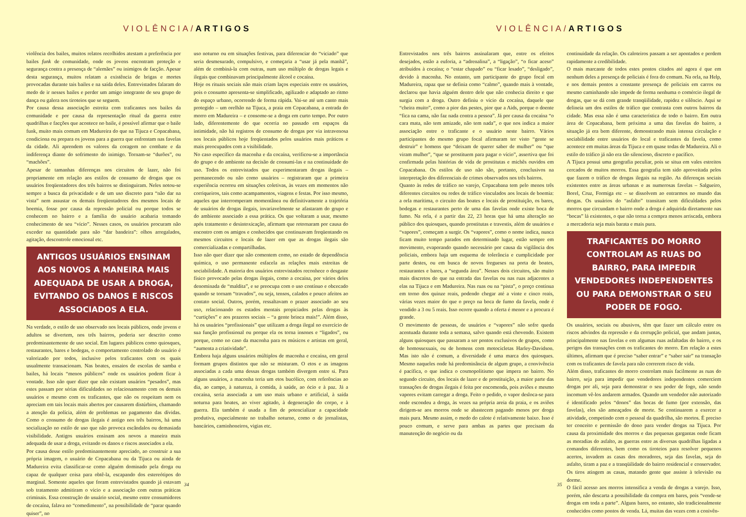VIOLÊNCIA/ARTIGOS
violência dos bailes, muitos relatos recolhidos atestam a preferência por bailes funk de comunidade, onde os jovens encontram proteção e segurança contra a presença de “alemães” ou inimigos de facção. Apesar desta segurança, muitos relatam a existência de brigas e mortes provocadas durante tais bailes e na saída deles. Entrevistados falaram do medo de ir nesses bailes e perder um amigo integrante de seu grupo de dança ou galera nos tiroteios que se seguem.
Por causa dessa associação estreita com traficantes nos bailes da comunidade e por causa da representação ritual da guerra entre quadrilhas e facções que acontece no baile, é possível afirmar que o baile funk, muito mais comum em Madureira do que na Tijuca e Copacabana, condiciona ou prepara os jovens para a guerra que enfrentam nas favelas da cidade. Ali aprendem os valores da coragem no combate e da indiferença diante do sofrimento do inimigo. Tornam-se “durões”, ou “machões”.
Apesar de tamanhas diferenças nos circuitos de lazer, não foi propriamente em relação aos estilos de consumo de drogas que os usuários freqüentadores dos três bairros se distinguiram. Neles notou-se sempre a busca da privacidade e de um uso discreto para “não dar na vista” nem assustar os demais freqüentadores dos mesmos locais de boemia, fosse por causa da repressão policial ou porque todos se conhecem no bairro e a família do usuário acabaria tomando conhecimento de seu “vício”. Nesses casos, os usuários procuram não exceder na quantidade para não “dar bandeira”: olhos arregalados, agitação, descontrole emocional etc.
ANTIGOS USUÁRIOS ENSINAM AOS NOVOS A MANEIRA MAIS ADEQUADA DE USAR A DROGA, EVITANDO OS DANOS E RISCOS ASSOCIADOS A ELA.
Na verdade, o estilo de uso observado nos locais públicos, onde jovens e adultos se divertem, nos três bairros, poderia ser descrito como predominantemente de uso social. Em lugares públicos como quiosques, restaurantes, bares e bodegas, o comportamento controlado do usuário é valorizado por todos, inclusive pelos traficantes com os quais usualmente transacionam. Nas boates, ensaios de escolas de samba e bailes, há locais “menos públicos” onde os usuários podem ficar à vontade. Isso não quer dizer que não existam usuários “pesados”, mas estes passam por sérias dificuldades no relacionamento com os demais usuários e mesmo com os traficantes, que não os respeitam nem os apreciam em tais locais mais abertos por causarem distúrbios, chamando a atenção da polícia, além de problemas no pagamento das dívidas. Como o consumo de drogas ilegais é antigo nos três bairros, há uma socialização no estilo de uso que não provoca escândalos ou demasiada visibilidade. Antigos usuários ensinam aos novos a maneira mais adequada de usar a droga, evitando os danos e riscos associados a ela.
Por causa desse estilo predominantemente apreciado, ao construir a sua própria imagem, o usuário de Copacabana ou da Tijuca ou ainda de Madureira evita classificar-se como alguém dominado pela droga ou capaz de qualquer coisa para obtê-la, escapando dos estereótipos do marginal. Somente aqueles que foram entrevistados quando já estavam sob tratamento admitiram o vício e a associação com outras práticas criminais. Essa construção do usuário social, mesmo entre consumidores de cocaína, falava no “comedimento”, na possibilidade de “parar quando quiser”, no
uso noturno ou em situações festivas, para diferenciar do “viciado” que seria desmesurado, compulsivo, e começaria a “usar já pela manhã”, além de combiná-la com outras, num uso múltiplo de drogas legais e ilegais que combinavam principalmente álcool e cocaína.
Hoje os rituais sociais não mais criam laços especiais entre os usuários, pois o consumo apresenta-se simplificado, agilizado e adaptado ao ritmo do espaço urbano, ocorrendo de forma rápida. Vai-se até um canto mais protegido – um orelhão na Tijuca, a praia em Copacabana, a entrada do morro em Madureira – e consome-se a droga em curto tempo. Por outro lado, diferentemente do que ocorria no passado em espaços da intimidade, não há registros de consumo de drogas por via intravenosa nos locais públicos hoje freqüentados pelos usuários mais práticos e mais preocupados com a visibilidade.
No caso específico da maconha e da cocaína, verificou-se a importância do grupo e do ambiente na decisão de consumi-las e na continuidade do uso. Todos os entrevistados que experimentaram drogas ilegais – permanecendo ou não como usuários – registraram que a primeira experiência ocorreu em situações coletivas, às vezes em momentos não corriqueiros, tais como acampamentos, viagens e festas. Por isso mesmo, aqueles que interromperam momentânea ou definitivamente a trajetória de usuários de drogas ilegais, invariavelmente se afastaram do grupo e do ambiente associado a essa prática. Os que voltaram a usar, mesmo após tratamento e desintoxicação, afirmam que retornaram por causa do encontro com os amigos e conhecidos que continuavam freqüentando os mesmos circuitos e locais de lazer em que as drogas ilegais são comercializadas e compartilhadas.
Isso não quer dizer que não comentem como, no estado de dependência química, o uso permanente esfacela as relações mais estreitas de sociabilidade. A maioria dos usuários entrevistados reconhece o desgaste físico provocado pelas drogas ilegais, como a cocaína, por vários deles denominada de “maldita”, e se preocupa com o uso contínuo e obcecado quando se tornam “travados”, ou seja, tensos, calados e pouco afeitos ao contato social. Outros, porém, ressaltavam o prazer associado ao seu uso, relacionando os estados mentais propiciados pelas drogas às “curtições” e aos prazeres sociais – “a gente brinca mais!”. Além disso, há os usuários “profissionais” que utilizam a droga ilegal no exercício de sua função profissional ou porque ela os torna insones e “ligados”, ou porque, como no caso da maconha para os músicos e artistas em geral, “aumenta a criatividade”.
Embora haja alguns usuários múltiplos de maconha e cocaína, em geral formam grupos distintos que não se misturam. O etos e as imagens associadas a cada uma dessas drogas também divergem entre si. Para alguns usuários, a maconha teria um etos bucólico, com referências ao dia, ao campo, à natureza, à comida, à saúde, ao ócio e à paz. Já a cocaína, seria associada a um uso mais urbano e artificial, à saída noturna para boates, ao viver agitado, à degeneração do corpo, e à guerra. Ela também é usada a fim de potencializar a capacidade produtiva, especialmente no trabalho noturno, como o de jornalistas, bancários, caminhoneiros, vigias etc.
34
VIOLÊNCIA/ARTIGOS
Entrevistados nos três bairros assinalaram que, entre os efeitos desejados, estão a euforia, a “adrenalina”, a “ligação”, “o ficar aceso” atribuídos à cocaína; o “estar chapado” ou “ficar lesado”, “desligado”, devido à maconha. No entanto, um participante do grupo focal em Madureira, rapaz que se definia como “calmo”, quando mais à vontade, declarou que havia alguém dentro dele que não conhecia direito e que surgia com a droga. Outro definiu o vício da cocaína, daquele que “cheira muito”, como a pior das pestes, pior que a Aids, porque o doente “fica na cama, não faz nada contra a pessoa”. Já por causa da cocaína “o cara mata, não tem amizade, não tem nada”, o que nos indica a maior associação entre o traficante e o usuário neste bairro. Vários participantes do mesmo grupo focal afirmaram ter visto “gente se destruir” e homens que “deixam de querer saber de mulher” ou “que viram mulher”, “que se prostituem para pagar o vício”, assertiva que foi confirmada pelas histórias de vida de prostitutas e michês ouvidos em Copacabana. Os estilos de uso não são, portanto, conclusivos na interpretação dos diferenciais de crimes observados nos três bairros.
Quanto às redes de tráfico no varejo, Copacabana tem pelo menos três diferentes circuitos ou redes de tráfico vinculados aos locais de boemia: a orla marítima, o circuito das boates e locais de prostituição, os bares, bodegas e restaurantes perto de uma das favelas onde existe boca de fumo. Na orla, é a partir das 22, 23 horas que há uma alteração no público dos quiosques, quando prostitutas e travestis, além de usuários e “vapores”, começam a surgir. Os “vapores”, como o nome indica, nunca ficam muito tempo parados em determinado lugar, estão sempre em movimento, evaporando quando necessário por causa da vigilância dos policiais, embora haja um esquema de tolerância e cumplicidade por parte destes, ou em busca de novos fregueses na porta de boates, restaurantes e bares, a “segunda área”. Nesses dois circuitos, são muito mais discretos do que na entrada das favelas ou nas ruas adjacentes a elas na Tijuca e em Madureira. Nas ruas ou na “pista”, o preço continua em torno dos quinze reais, podendo chegar até a vinte e cinco reais, várias vezes maior do que o preço na boca de fumo da favela, onde é vendido a 3 ou 5 reais. Isso ocorre quando a oferta é menor e a procura é grande.
O movimento de pessoas, de usuários e “vapores” não sofre queda acentuada durante toda a semana, salvo quando está chovendo. Existem alguns quiosques que passaram a ser pontos exclusivos de grupos, como de homossexuais, ou de homens com motocicletas Harley-Davidson. Mas isto não é comum, a diversidade é uma marca dos quiosques. Mesmo naqueles onde há predominância de algum grupo, a convivência é pacífica, o que indica o cosmopolitismo que impera no bairro. No segundo circuito, dos locais de lazer e de prostituição, a maior parte das transações de drogas ilegais é feita por encomenda, pois aviões e mesmo vapores evitam carregar a droga. Feito o pedido, o vapor desloca-se para onde escondeu a droga, às vezes na própria areia da praia, e os aviões dirigem-se aos morros onde se abastecem pagando menos por droga mais pura. Mesmo assim, o medo do calote é relativamente baixo. Isso é pouco comum, e serve para ambas as partes que precisam da manutenção do negócio ou da
continuidade da relação. Os caloteiros passam a ser apontados e perdem rapidamente a credibilidade.
O mais marcante de todos estes pontos citados até agora é que em nenhum deles a presença de policiais é fora do comum. Na orla, na Help, e nos demais pontos a constante presença de policiais em carros ou mesmo caminhando não impede de forma nenhuma o comércio ilegal de drogas, que se dá com grande tranqüilidade, rapidez e silêncio. Aqui se delineia um dos estilos de tráfico que contrasta com outros bairros da cidade. Mas essa não é uma característica de todo o bairro. Em outra área de Copacabana, bem próxima a uma das favelas do bairro, a situação já era bem diferente, demonstrando mais intensa circulação e sociabilidade entre usuários do local e traficantes da favela, como acontece em muitas áreas da Tijuca e em quase todas de Madureira. Ali o estilo do tráfico já não era tão silencioso, discreto e pacífico.
A Tijuca possui uma geografia peculiar, pois se situa em vales estreitos cercados de muitos morros. Essa geografia tem sido aproveitada pelos que fazem o tráfico de drogas ilegais na região. As diferenças sociais existentes entre as áreas urbanas e as numerosas favelas – Salgueiro, Borel, Cruz, Formiga etc – se dissolvem ao entrarmos no mundo das drogas. Os usuários do “asfalto” transitam sem dificuldades pelos morros que circundam o bairro onde a droga é adquirida diretamente nas “bocas” lá existentes, o que não torna a compra menos arriscada, embora a mercadoria seja mais barata e mais pura.
TRAFICANTES DO MORRO CONTROLAM AS RUAS DO BAIRRO, PARA IMPEDIR VENDEDORES INDEPENDENTES OU PARA DEMONSTRAR O SEU PODER DE FOGO.
Os usuários, sociais ou abusivos, têm que fazer um cálculo entre os riscos advindos da repressão e da corrupção policial, que andam juntas, principalmente nas favelas e em algumas ruas asfaltadas do bairro, e os perigos das transações com os traficantes do morro. Em relação a estes últimos, afirmam que é preciso “saber entrar” e “saber sair” na transação com os traficantes de favela para não correrem risco de vida.
Além disso, traficantes do morro controlam mais facilmente as ruas do bairro, seja para impedir que vendedores independentes comerciem drogas por ali, seja para demonstrar o seu poder de fogo, não sendo incomum vê-los andarem armados. Quando um vendedor não autorizado é identificado pelos “donos” das bocas de fumo (por extensão, das favelas), eles são ameaçados de morte. Se continuarem a exercer a atividade, competindo com o pessoal da quadrilha, são mortos. É preciso ter conceito e permissão do dono para vender drogas na Tijuca. Por causa da proximidade dos morros e das pequenas gargantas onde ficam as moradias do asfalto, as guerras entre as diversas quadrilhas ligadas a comandos diferentes, bem como os tiroteios para resolver pequenos acertos, invadem as casas dos moradores, seja das favelas, seja do asfalto, tiram a paz e a tranqüilidade do bairro residencial e conservador. Os tiros atingem as casas, matando gente que assiste à televisão ou dorme.
O fácil acesso aos morros intensifica a venda de drogas a varejo. Isso, porém, não descarta a possibilidade da compra em bares, pois “vende-se drogas em toda a parte”. Alguns bares, no entanto, são tradicionalmente conhecidos como pontos de venda. Lá, muitas das vezes com a conivên-
35